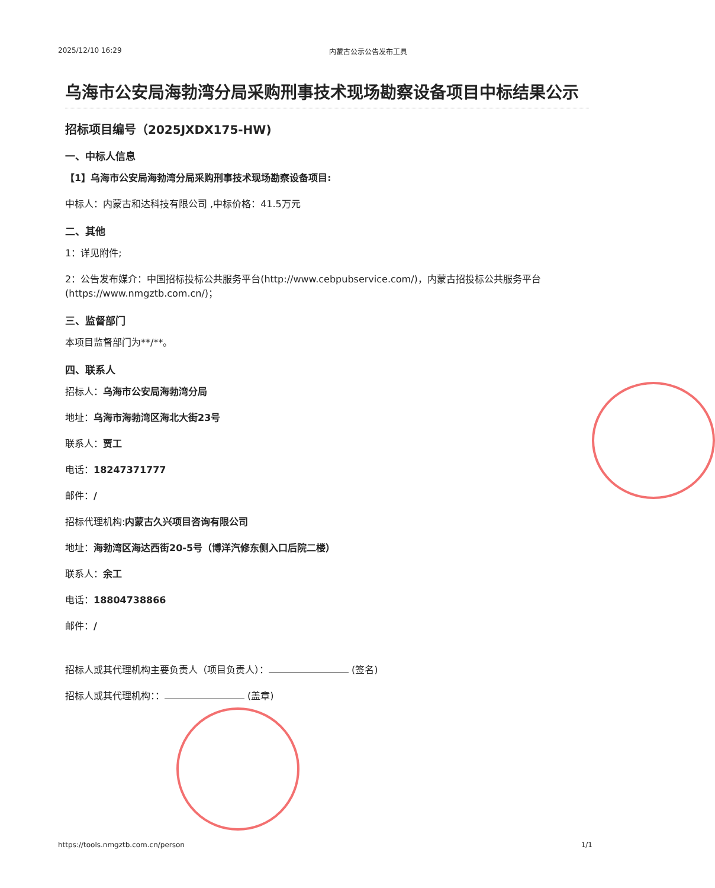2025/12/10 16:29 内蒙古公示公告发布工具
乌海市公安局海勃湾分局采购刑事技术现场勘察设备项目中标结果公示
招标项目编号（2025JXDX175-HW)
一、中标人信息
【1】乌海市公安局海勃湾分局采购刑事技术现场勘察设备项目:
中标人：内蒙古和达科技有限公司 ,中标价格：41.5万元
二、其他
1：详见附件;
2：公告发布媒介：中国招标投标公共服务平台(http://www.cebpubservice.com/)，内蒙古招投标公共服务平台(https://www.nmgztb.com.cn/)；
三、监督部门
本项目监督部门为**/**。
四、联系人
招标人：乌海市公安局海勃湾分局
地址：乌海市海勃湾区海北大街23号
联系人：贾工
电话：18247371777
邮件：/
招标代理机构:内蒙古久兴项目咨询有限公司
地址：海勃湾区海达西街20-5号（博洋汽修东侧入口后院二楼）
联系人：余工
电话：18804738866
邮件：/
招标人或其代理机构主要负责人（项目负责人）： (签名)
招标人或其代理机构：： (盖章)
https://tools.nmgztb.com.cn/person 1/1